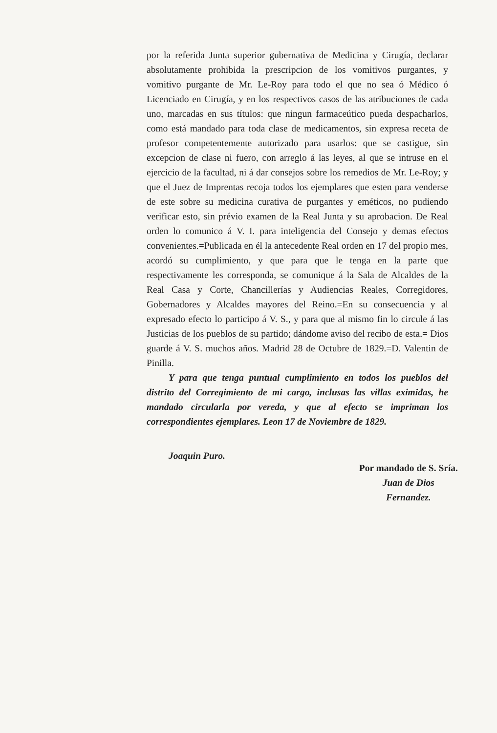por la referida Junta superior gubernativa de Medicina y Cirugía, declarar absolutamente prohibida la prescripcion de los vomitivos purgantes, y vomitivo purgante de Mr. Le-Roy para todo el que no sea ó Médico ó Licenciado en Cirugía, y en los respectivos casos de las atribuciones de cada uno, marcadas en sus títulos: que ningun farmaceútico pueda despacharlos, como está mandado para toda clase de medicamentos, sin expresa receta de profesor competentemente autorizado para usarlos: que se castigue, sin excepcion de clase ni fuero, con arreglo á las leyes, al que se intruse en el ejercicio de la facultad, ni á dar consejos sobre los remedios de Mr. Le-Roy; y que el Juez de Imprentas recoja todos los ejemplares que esten para venderse de este sobre su medicina curativa de purgantes y eméticos, no pudiendo verificar esto, sin prévio examen de la Real Junta y su aprobacion. De Real orden lo comunico á V. I. para inteligencia del Consejo y demas efectos convenientes.=Publicada en él la antecedente Real orden en 17 del propio mes, acordó su cumplimiento, y que para que le tenga en la parte que respectivamente les corresponda, se comunique á la Sala de Alcaldes de la Real Casa y Corte, Chancillerías y Audiencias Reales, Corregidores, Gobernadores y Alcaldes mayores del Reino.=En su consecuencia y al expresado efecto lo participo á V. S., y para que al mismo fin lo circule á las Justicias de los pueblos de su partido; dándome aviso del recibo de esta.= Dios guarde á V. S. muchos años. Madrid 28 de Octubre de 1829.=D. Valentin de Pinilla.
Y para que tenga puntual cumplimiento en todos los pueblos del distrito del Corregimiento de mi cargo, inclusas las villas eximidas, he mandado circularla por vereda, y que al efecto se impriman los correspondientes ejemplares. Leon 17 de Noviembre de 1829.
Joaquin Puro.
Por mandado de S. Sría.
Juan de Dios
Fernandez.